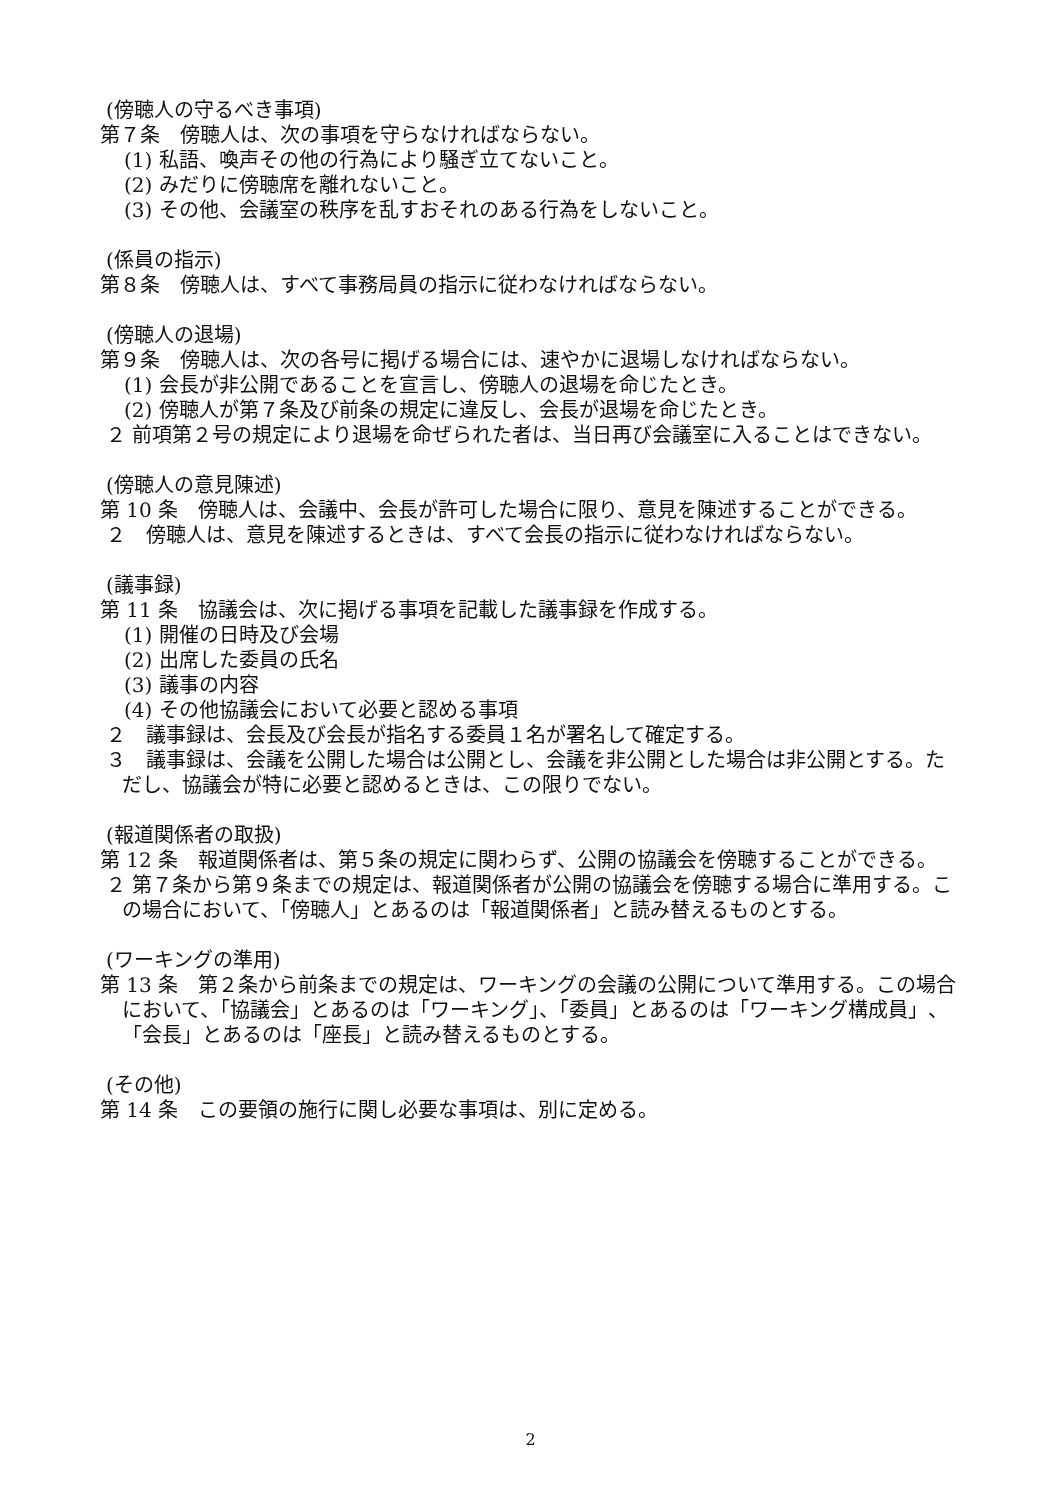(傍聴人の守るべき事項)
第７条　傍聴人は、次の事項を守らなければならない。
(1) 私語、喚声その他の行為により騒ぎ立てないこと。
(2) みだりに傍聴席を離れないこと。
(3) その他、会議室の秩序を乱すおそれのある行為をしないこと。
(係員の指示)
第８条　傍聴人は、すべて事務局員の指示に従わなければならない。
(傍聴人の退場)
第９条　傍聴人は、次の各号に掲げる場合には、速やかに退場しなければならない。
(1) 会長が非公開であることを宣言し、傍聴人の退場を命じたとき。
(2) 傍聴人が第７条及び前条の規定に違反し、会長が退場を命じたとき。
２ 前項第２号の規定により退場を命ぜられた者は、当日再び会議室に入ることはできない。
(傍聴人の意見陳述)
第 10 条　傍聴人は、会議中、会長が許可した場合に限り、意見を陳述することができる。
２　傍聴人は、意見を陳述するときは、すべて会長の指示に従わなければならない。
(議事録)
第 11 条　協議会は、次に掲げる事項を記載した議事録を作成する。
(1) 開催の日時及び会場
(2) 出席した委員の氏名
(3) 議事の内容
(4) その他協議会において必要と認める事項
２　議事録は、会長及び会長が指名する委員１名が署名して確定する。
３　議事録は、会議を公開した場合は公開とし、会議を非公開とした場合は非公開とする。ただし、協議会が特に必要と認めるときは、この限りでない。
(報道関係者の取扱)
第 12 条　報道関係者は、第５条の規定に関わらず、公開の協議会を傍聴することができる。
２ 第７条から第９条までの規定は、報道関係者が公開の協議会を傍聴する場合に準用する。この場合において、「傍聴人」とあるのは「報道関係者」と読み替えるものとする。
(ワーキングの準用)
第 13 条　第２条から前条までの規定は、ワーキングの会議の公開について準用する。この場合において、「協議会」とあるのは「ワーキング」、「委員」とあるのは「ワーキング構成員」、「会長」とあるのは「座長」と読み替えるものとする。
(その他)
第 14 条　この要領の施行に関し必要な事項は、別に定める。
2